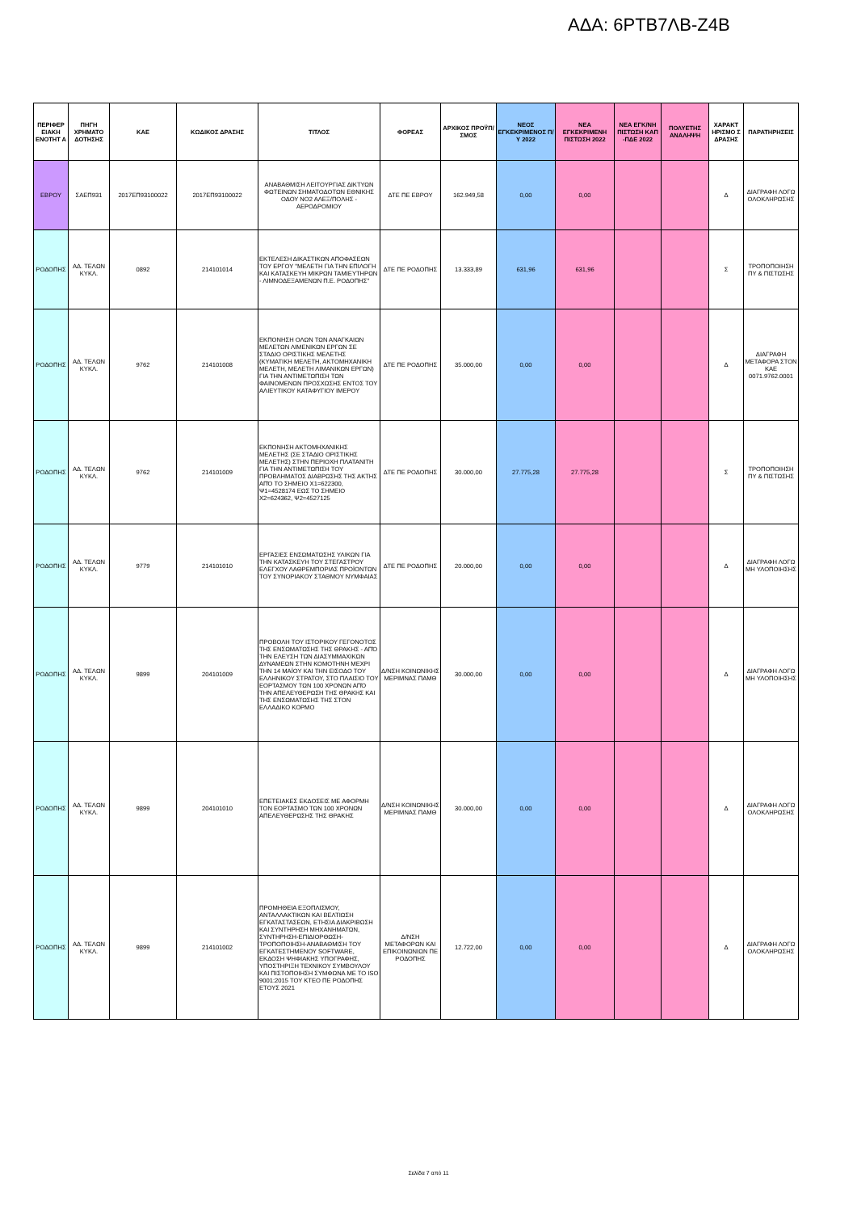ΑΔΑ: 6ΡΤΒ7ΛΒ-Ζ4Β
| ΠΕΡΙΦΕΡ ΕΙΑΚΗ ΕΝΟΤΗΤ Α | ΠΗΓΗ ΧΡΗΜΑΤΟ ΔΟΤΗΣΗΣ | ΚΑΕ | ΚΩΔΙΚΟΣ ΔΡΑΣΗΣ | ΤΙΤΛΟΣ | ΦΟΡΕΑΣ | ΑΡΧΙΚΟΣ ΠΡΟΫΠ/ΣΜΟΣ | ΝΕΟΣ ΕΓΚΕΚΡΙΜΕΝΟΣ Π/Υ 2022 | ΝΕΑ ΕΓΚΕΚΡΙΜΕΝΗ ΠΙΣΤΩΣΗ 2022 | ΝΕΑ ΕΓΚ/ΝΗ ΠΙΣΤΩΣΗ ΚΑΠ -ΠΔΕ 2022 | ΠΟΛΥΕΤΗΣ ΑΝΑΛΗΨΗ | ΧΑΡΑΚΤ ΗΡΙΣΜΟ Σ ΔΡΑΣΗΣ | ΠΑΡΑΤΗΡΗΣΕΙΣ |
| --- | --- | --- | --- | --- | --- | --- | --- | --- | --- | --- | --- | --- |
| ΕΒΡΟΥ | ΣΑΕΠ931 | 2017ΕΠ93100022 | 2017ΕΠ93100022 | ΑΝΑΒΑΘΜΙΣΗ ΛΕΙΤΟΥΡΓΙΑΣ ΔΙΚΤΥΩΝ ΦΩΤΕΙΝΩΝ ΣΗΜΑΤΟΔΟΤΩΝ ΕΘΝΙΚΗΣ ΟΔΟΥ ΝΟ2 ΑΛΕΞ/ΠΟΛΗΣ - ΑΕΡΟΔΡΟΜΙΟΥ | ΔΤΕ ΠΕ ΕΒΡΟΥ | 162.949,58 | 0,00 | 0,00 | | | Δ | ΔΙΑΓΡΑΦΗ ΛΟΓΩ ΟΛΟΚΛΗΡΩΣΗΣ |
| ΡΟΔΟΠΗΣ | ΑΔ. ΤΕΛΩΝ ΚΥΚΛ. | 0892 | 214101014 | ΕΚΤΕΛΕΣΗ ΔΙΚΑΣΤΙΚΩΝ ΑΠΟΦΑΣΕΩΝ ΤΟΥ ΕΡΓΟΥ "ΜΕΛΕΤΗ ΓΙΑ ΤΗΝ ΕΠΙΛΟΓΗ ΚΑΙ ΚΑΤΑΣΚΕΥΗ ΜΙΚΡΩΝ ΤΑΜΙΕΥΤΗΡΩΝ - ΛΙΜΝΟΔΕΞΑΜΕΝΩΝ Π.Ε. ΡΟΔΟΠΗΣ" | ΔΤΕ ΠΕ ΡΟΔΟΠΗΣ | 13.333,89 | 631,96 | 631,96 | | | Σ | ΤΡΟΠΟΠΟΙΗΣΗ ΠΥ & ΠΙΣΤΩΣΗΣ |
| ΡΟΔΟΠΗΣ | ΑΔ. ΤΕΛΩΝ ΚΥΚΛ. | 9762 | 214101008 | ΕΚΠΟΝΗΣΗ ΟΛΩΝ ΤΩΝ ΑΝΑΓΚΑΙΩΝ ΜΕΛΕΤΩΝ ΛΙΜΕΝΙΚΩΝ ΕΡΓΩΝ ΣΕ ΣΤΑΔΙΟ ΟΡΙΣΤΙΚΗΣ ΜΕΛΕΤΗΣ (ΚΥΜΑΤΙΚΗ ΜΕΛΕΤΗ, ΑΚΤΟΜΗΧΑΝΙΚΗ ΜΕΛΕΤΗ, ΜΕΛΕΤΗ ΛΙΜΑΝΙΚΩΝ ΕΡΓΩΝ) ΓΙΑ ΤΗΝ ΑΝΤΙΜΕΤΩΠΙΣΗ ΤΩΝ ΦΑΙΝΟΜΕΝΩΝ ΠΡΟΣΧΩΣΗΣ ΕΝΤΟΣ ΤΟΥ ΑΛΙΕΥΤΙΚΟΥ ΚΑΤΑΦΥΓΙΟΥ ΙΜΕΡΟΥ | ΔΤΕ ΠΕ ΡΟΔΟΠΗΣ | 35.000,00 | 0,00 | 0,00 | | | Δ | ΔΙΑΓΡΑΦΗ ΜΕΤΑΦΟΡΑ ΣΤΟΝ ΚΑΕ 0071.9762.0001 |
| ΡΟΔΟΠΗΣ | ΑΔ. ΤΕΛΩΝ ΚΥΚΛ. | 9762 | 214101009 | ΕΚΠΟΝΗΣΗ ΑΚΤΟΜΗΧΑΝΙΚΗΣ ΜΕΛΕΤΗΣ (ΣΕ ΣΤΑΔΙΟ ΟΡΙΣΤΙΚΗΣ ΜΕΛΕΤΗΣ) ΣΤΗΝ ΠΕΡΙΟΧΗ ΠΛΑΤΑΝΙΤΗ ΓΙΑ ΤΗΝ ΑΝΤΙΜΕΤΩΠΙΣΗ ΤΟΥ ΠΡΟΒΛΗΜΑΤΟΣ ΔΙΑΒΡΩΣΗΣ ΤΗΣ ΑΚΤΗΣ ΑΠΌ ΤΟ ΣΗΜΕΙΟ Χ1=622300, Ψ1=4528174 ΕΩΣ ΤΟ ΣΗΜΕΙΟ Χ2=624362, Ψ2=4527125 | ΔΤΕ ΠΕ ΡΟΔΟΠΗΣ | 30.000,00 | 27.775,28 | 27.775,28 | | | Σ | ΤΡΟΠΟΠΟΙΗΣΗ ΠΥ & ΠΙΣΤΩΣΗΣ |
| ΡΟΔΟΠΗΣ | ΑΔ. ΤΕΛΩΝ ΚΥΚΛ. | 9779 | 214101010 | ΕΡΓΑΣΙΕΣ ΕΝΣΩΜΑΤΩΣΗΣ ΥΛΙΚΩΝ ΓΙΑ ΤΗΝ ΚΑΤΑΣΚΕΥΗ ΤΟΥ ΣΤΕΓΑΣΤΡΟΥ ΕΛΕΓΧΟΥ ΛΑΘΡΕΜΠΟΡΙΑΣ ΠΡΟΪΟΝΤΩΝ ΤΟΥ ΣΥΝΟΡΙΑΚΟΥ ΣΤΑΘΜΟΥ ΝΥΜΦΑΙΑΣ | ΔΤΕ ΠΕ ΡΟΔΟΠΗΣ | 20.000,00 | 0,00 | 0,00 | | | Δ | ΔΙΑΓΡΑΦΗ ΛΟΓΩ ΜΗ ΥΛΟΠΟΙΗΣΗΣ |
| ΡΟΔΟΠΗΣ | ΑΔ. ΤΕΛΩΝ ΚΥΚΛ. | 9899 | 204101009 | ΠΡΟΒΟΛΗ ΤΟΥ ΙΣΤΟΡΙΚΟΥ ΓΕΓΟΝΟΤΟΣ ΤΗΣ ΕΝΣΩΜΑΤΩΣΗΣ ΤΗΣ ΘΡΑΚΗΣ - ΑΠΌ ΤΗΝ ΕΛΕΥΣΗ ΤΩΝ ΔΙΑΣΥΜΜΑΧΙΚΩΝ ΔΥΝΑΜΕΩΝ ΣΤΗΝ ΚΟΜΟΤΗΝΗ ΜΕΧΡΙ ΤΗΝ 14 ΜΑΪΟΥ ΚΑΙ ΤΗΝ ΕΙΣΟΔΟ ΤΟΥ ΕΛΛΗΝΙΚΟΥ ΣΤΡΑΤΟΥ, ΣΤΟ ΠΛΑΙΣΙΟ ΤΟΥ ΕΟΡΤΑΣΜΟΥ ΤΩΝ 100 ΧΡΟΝΩΝ ΑΠΌ ΤΗΝ ΑΠΕΛΕΥΘΕΡΩΣΗ ΤΗΣ ΘΡΑΚΗΣ ΚΑΙ ΤΗΣ ΕΝΣΩΜΑΤΩΣΗΣ ΤΗΣ ΣΤΟΝ ΕΛΛΑΔΙΚΟ ΚΟΡΜΟ | Δ/ΝΣΗ ΚΟΙΝΩΝΙΚΗΣ ΜΕΡΙΜΝΑΣ ΠΑΜΘ | 30.000,00 | 0,00 | 0,00 | | | Δ | ΔΙΑΓΡΑΦΗ ΛΟΓΩ ΜΗ ΥΛΟΠΟΙΗΣΗΣ |
| ΡΟΔΟΠΗΣ | ΑΔ. ΤΕΛΩΝ ΚΥΚΛ. | 9899 | 204101010 | ΕΠΕΤΕΙΑΚΕΣ ΕΚΔΟΣΕΙΣ ΜΕ ΑΦΟΡΜΗ ΤΟΝ ΕΟΡΤΑΣΜΟ ΤΩΝ 100 ΧΡΟΝΩΝ ΑΠΕΛΕΥΘΕΡΩΣΗΣ ΤΗΣ ΘΡΑΚΗΣ | Δ/ΝΣΗ ΚΟΙΝΩΝΙΚΗΣ ΜΕΡΙΜΝΑΣ ΠΑΜΘ | 30.000,00 | 0,00 | 0,00 | | | Δ | ΔΙΑΓΡΑΦΗ ΛΟΓΩ ΟΛΟΚΛΗΡΩΣΗΣ |
| ΡΟΔΟΠΗΣ | ΑΔ. ΤΕΛΩΝ ΚΥΚΛ. | 9899 | 214101002 | ΠΡΟΜΗΘΕΙΑ ΕΞΟΠΛΙΣΜΟΥ, ΑΝΤΑΛΛΑΚΤΙΚΩΝ ΚΑΙ ΒΕΛΤΙΩΣΗ ΕΓΚΑΤΑΣΤΑΣΕΩΝ, ΕΤΗΣΙΑ ΔΙΑΚΡΙΒΩΣΗ ΚΑΙ ΣΥΝΤΗΡΗΣΗ ΜΗΧΑΝΗΜΑΤΩΝ, ΣΥΝΤΗΡΗΣΗ-ΕΠΙΔΙΟΡΘΩΣΗ-ΤΡΟΠΟΠΟΙΗΣΗ-ΑΝΑΒΑΘΜΙΣΗ ΤΟΥ ΕΓΚΑΤΕΣΤΗΜΕΝΟΥ SOFTWARE, ΕΚΔΟΣΗ ΨΗΦΙΑΚΗΣ ΥΠΟΓΡΑΦΗΣ, ΥΠΟΣΤΗΡΙΞΗ ΤΕΧΝΙΚΟΥ ΣΥΜΒΟΥΛΟΥ ΚΑΙ ΠΙΣΤΟΠΟΙΗΣΗ ΣΥΜΦΩΝΑ ΜΕ ΤΟ ISO 9001:2015 ΤΟΥ ΚΤΕΟ ΠΕ ΡΟΔΟΠΗΣ ΕΤΟΥΣ 2021 | Δ/ΝΣΗ ΜΕΤΑΦΟΡΩΝ ΚΑΙ ΕΠΙΚΟΙΝΩΝΙΩΝ ΠΕ ΡΟΔΟΠΗΣ | 12.722,00 | 0,00 | 0,00 | | | Δ | ΔΙΑΓΡΑΦΗ ΛΟΓΩ ΟΛΟΚΛΗΡΩΣΗΣ |
Σελίδα 7 από 11